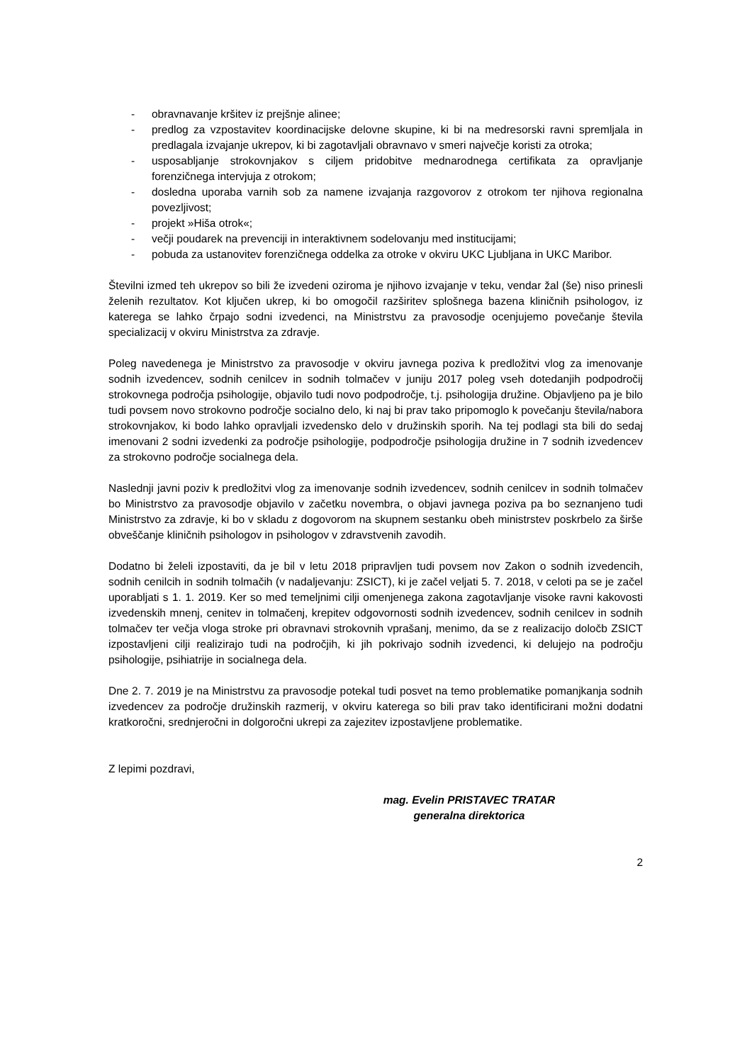- obravnavanje kršitev iz prejšnje alinee;
- predlog za vzpostavitev koordinacijske delovne skupine, ki bi na medresorski ravni spremljala in predlagala izvajanje ukrepov, ki bi zagotavljali obravnavo v smeri največje koristi za otroka;
- usposabljanje strokovnjakov s ciljem pridobitve mednarodnega certifikata za opravljanje forenzičnega intervjuja z otrokom;
- dosledna uporaba varnih sob za namene izvajanja razgovorov z otrokom ter njihova regionalna povezljivost;
- projekt »Hiša otrok«;
- večji poudarek na prevenciji in interaktivnem sodelovanju med institucijami;
- pobuda za ustanovitev forenzičnega oddelka za otroke v okviru UKC Ljubljana in UKC Maribor.
Številni izmed teh ukrepov so bili že izvedeni oziroma je njihovo izvajanje v teku, vendar žal (še) niso prinesli želenih rezultatov. Kot ključen ukrep, ki bo omogočil razširitev splošnega bazena kliničnih psihologov, iz katerega se lahko črpajo sodni izvedenci, na Ministrstvu za pravosodje ocenjujemo povečanje števila specializacij v okviru Ministrstva za zdravje.
Poleg navedenega je Ministrstvo za pravosodje v okviru javnega poziva k predložitvi vlog za imenovanje sodnih izvedencev, sodnih cenilcev in sodnih tolmačev v juniju 2017 poleg vseh dotedanjih podpodročij strokovnega področja psihologije, objavilo tudi novo podpodročje, t.j. psihologija družine. Objavljeno pa je bilo tudi povsem novo strokovno področje socialno delo, ki naj bi prav tako pripomoglo k povečanju števila/nabora strokovnjakov, ki bodo lahko opravljali izvedensko delo v družinskih sporih. Na tej podlagi sta bili do sedaj imenovani 2 sodni izvedenki za področje psihologije, podpodročje psihologija družine in 7 sodnih izvedencev za strokovno področje socialnega dela.
Naslednji javni poziv k predložitvi vlog za imenovanje sodnih izvedencev, sodnih cenilcev in sodnih tolmačev bo Ministrstvo za pravosodje objavilo v začetku novembra, o objavi javnega poziva pa bo seznanjeno tudi Ministrstvo za zdravje, ki bo v skladu z dogovorom na skupnem sestanku obeh ministrstev poskrbelo za širše obveščanje kliničnih psihologov in psihologov v zdravstvenih zavodih.
Dodatno bi želeli izpostaviti, da je bil v letu 2018 pripravljen tudi povsem nov Zakon o sodnih izvedencih, sodnih cenilcih in sodnih tolmačih (v nadaljevanju: ZSICT), ki je začel veljati 5. 7. 2018, v celoti pa se je začel uporabljati s 1. 1. 2019. Ker so med temeljnimi cilji omenjenega zakona zagotavljanje visoke ravni kakovosti izvedenskih mnenj, cenitev in tolmačenj, krepitev odgovornosti sodnih izvedencev, sodnih cenilcev in sodnih tolmačev ter večja vloga stroke pri obravnavi strokovnih vprašanj, menimo, da se z realizacijo določb ZSICT izpostavljeni cilji realizirajo tudi na področjih, ki jih pokrivajo sodnih izvedenci, ki delujejo na področju psihologije, psihiatrije in socialnega dela.
Dne 2. 7. 2019 je na Ministrstvu za pravosodje potekal tudi posvet na temo problematike pomanjkanja sodnih izvedencev za področje družinskih razmerij, v okviru katerega so bili prav tako identificirani možni dodatni kratkoročni, srednjeročni in dolgoročni ukrepi za zajezitev izpostavljene problematike.
Z lepimi pozdravi,
mag. Evelin PRISTAVEC TRATAR
generalna direktorica
2